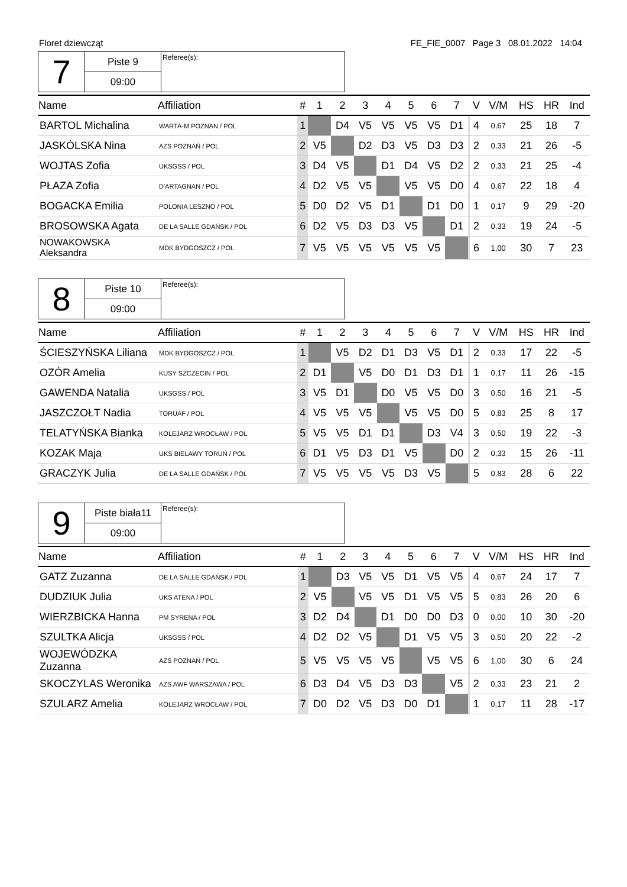Floret dziewcząt FE_FIE_0007 Page 3 08.01.2022 14:04
| 7 | Piste 9 | Referee(s): |
| | 09:00 | |
| Name | Affiliation | # | 1 | 2 | 3 | 4 | 5 | 6 | 7 | | V | V/M | HS | HR | Ind |
| --- | --- | --- | --- | --- | --- | --- | --- | --- | --- | --- | --- | --- | --- | --- | --- |
| BARTOL Michalina | WARTA-M POZNAN / POL | 1 | | D4 | V5 | V5 | V5 | V5 | D1 | | 4 | 0,67 | 25 | 18 | 7 |
| JASKÓLSKA Nina | AZS POZNAŃ / POL | 2 | V5 | | D2 | D3 | V5 | D3 | D3 | | 2 | 0,33 | 21 | 26 | -5 |
| WOJTAS Zofia | UKSGSS / POL | 3 | D4 | V5 | | D1 | D4 | V5 | D2 | | 2 | 0,33 | 21 | 25 | -4 |
| PŁAZA Zofia | D'ARTAGNAN / POL | 4 | D2 | V5 | V5 | | V5 | V5 | D0 | | 4 | 0,67 | 22 | 18 | 4 |
| BOGACKA Emilia | POLONIA LESZNO / POL | 5 | D0 | D2 | V5 | D1 | | D1 | D0 | | 1 | 0,17 | 9 | 29 | -20 |
| BROSOWSKA Agata | DE LA SALLE GDAŃSK / POL | 6 | D2 | V5 | D3 | D3 | V5 | | D1 | | 2 | 0,33 | 19 | 24 | -5 |
| NOWAKOWSKA Aleksandra | MDK BYDGOSZCZ / POL | 7 | V5 | V5 | V5 | V5 | V5 | V5 | | | 6 | 1,00 | 30 | 7 | 23 |
| 8 | Piste 10 | Referee(s): |
| | 09:00 | |
| Name | Affiliation | # | 1 | 2 | 3 | 4 | 5 | 6 | 7 | | V | V/M | HS | HR | Ind |
| --- | --- | --- | --- | --- | --- | --- | --- | --- | --- | --- | --- | --- | --- | --- | --- |
| ŚCIESZYŃSKA Liliana | MDK BYDGOSZCZ / POL | 1 | | V5 | D2 | D1 | D3 | V5 | D1 | | 2 | 0,33 | 17 | 22 | -5 |
| OZÓR Amelia | KUSY SZCZECIN / POL | 2 | D1 | | V5 | D0 | D1 | D3 | D1 | | 1 | 0,17 | 11 | 26 | -15 |
| GAWENDA Natalia | UKSGSS / POL | 3 | V5 | D1 | | D0 | V5 | V5 | D0 | | 3 | 0,50 | 16 | 21 | -5 |
| JASZCZOŁT Nadia | TORUAF / POL | 4 | V5 | V5 | V5 | | V5 | V5 | D0 | | 5 | 0,83 | 25 | 8 | 17 |
| TELATYŃSKA Bianka | KOLEJARZ WROCŁAW / POL | 5 | V5 | V5 | D1 | D1 | | D3 | V4 | | 3 | 0,50 | 19 | 22 | -3 |
| KOZAK Maja | UKS BIELAWY TORUŃ / POL | 6 | D1 | V5 | D3 | D1 | V5 | | D0 | | 2 | 0,33 | 15 | 26 | -11 |
| GRACZYK Julia | DE LA SALLE GDAŃSK / POL | 7 | V5 | V5 | V5 | V5 | D3 | V5 | | | 5 | 0,83 | 28 | 6 | 22 |
| 9 | Piste biała11 | Referee(s): |
| | 09:00 | |
| Name | Affiliation | # | 1 | 2 | 3 | 4 | 5 | 6 | 7 | | V | V/M | HS | HR | Ind |
| --- | --- | --- | --- | --- | --- | --- | --- | --- | --- | --- | --- | --- | --- | --- | --- |
| GATZ Zuzanna | DE LA SALLE GDAŃSK / POL | 1 | | D3 | V5 | V5 | D1 | V5 | V5 | | 4 | 0,67 | 24 | 17 | 7 |
| DUDZIUK Julia | UKS ATENA / POL | 2 | V5 | | V5 | V5 | D1 | V5 | V5 | | 5 | 0,83 | 26 | 20 | 6 |
| WIERZBICKA Hanna | PM SYRENA / POL | 3 | D2 | D4 | | D1 | D0 | D0 | D3 | | 0 | 0,00 | 10 | 30 | -20 |
| SZULTKA Alicja | UKSGSS / POL | 4 | D2 | D2 | V5 | | D1 | V5 | V5 | | 3 | 0,50 | 20 | 22 | -2 |
| WOJEWÓDZKA Zuzanna | AZS POZNAŃ / POL | 5 | V5 | V5 | V5 | V5 | | V5 | V5 | | 6 | 1,00 | 30 | 6 | 24 |
| SKOCZYLAS Weronika | AZS AWF WARSZAWA / POL | 6 | D3 | D4 | V5 | D3 | D3 | | V5 | | 2 | 0,33 | 23 | 21 | 2 |
| SZULARZ Amelia | KOLEJARZ WROCŁAW / POL | 7 | D0 | D2 | V5 | D3 | D0 | D1 | | | 1 | 0,17 | 11 | 28 | -17 |